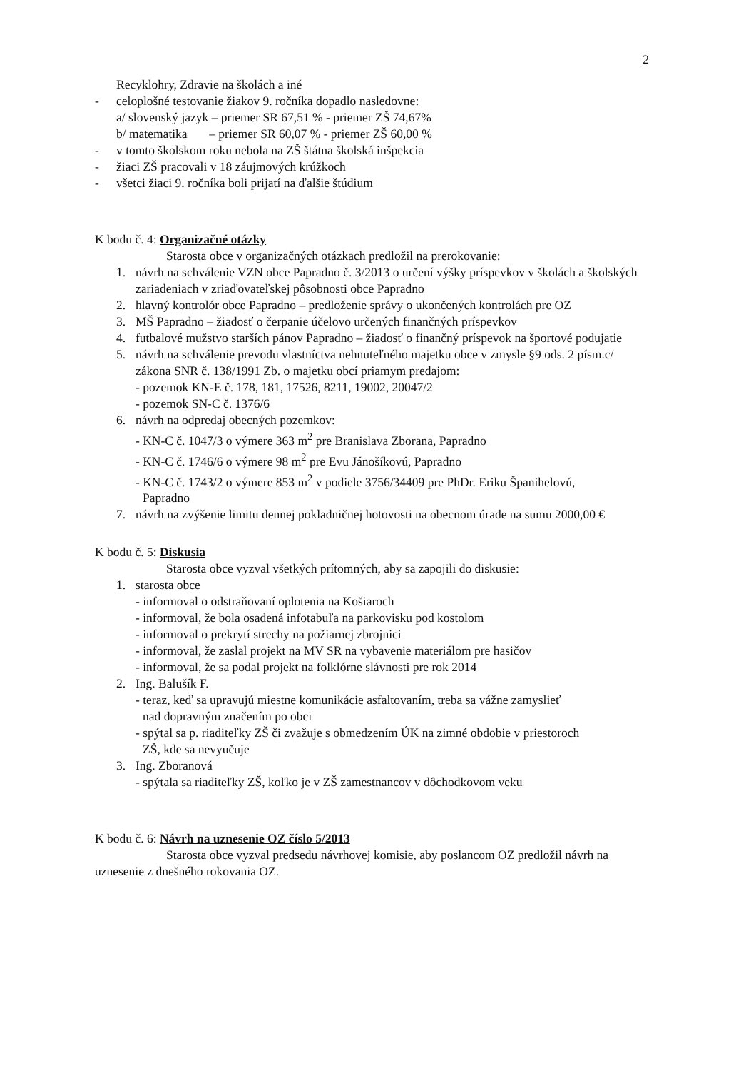2
Recyklohry, Zdravie na školách a iné
- celoplošné testovanie žiakov 9. ročníka dopadlo nasledovne:
a/ slovenský jazyk – priemer SR 67,51 % - priemer ZŠ 74,67%
b/ matematika – priemer SR 60,07 % - priemer ZŠ 60,00 %
- v tomto školskom roku nebola na ZŠ štátna školská inšpekcia
- žiaci ZŠ pracovali v 18 záujmových krúžkoch
- všetci žiaci 9. ročníka boli prijatí na ďalšie štúdium
K bodu č. 4: Organizačné otázky
Starosta obce v organizačných otázkach predložil na prerokovanie:
1. návrh na schválenie VZN obce Papradno č. 3/2013 o určení výšky príspevkov v školách a školských zariadeniach v zriaďovateľskej pôsobnosti obce Papradno
2. hlavný kontrolór obce Papradno – predloženie správy o ukončených kontrolách pre OZ
3. MŠ Papradno – žiadosť o čerpanie účelovo určených finančných príspevkov
4. futbalové mužstvo starších pánov Papradno – žiadosť o finančný príspevok na športové podujatie
5. návrh na schválenie prevodu vlastníctva nehnuteľného majetku obce v zmysle §9 ods. 2 písm.c/ zákona SNR č. 138/1991 Zb. o majetku obcí priamym predajom:
- pozemok KN-E č. 178, 181, 17526, 8211, 19002, 20047/2
- pozemok SN-C č. 1376/6
6. návrh na odpredaj obecných pozemkov:
- KN-C č. 1047/3 o výmere 363 m<sup>2</sup> pre Branislava Zborana, Papradno
- KN-C č. 1746/6 o výmere 98 m<sup>2</sup> pre Evu Jánošíkovú, Papradno
- KN-C č. 1743/2 o výmere 853 m<sup>2</sup> v podiele 3756/34409 pre PhDr. Eriku Španihelovú,
Papradno
7. návrh na zvýšenie limitu dennej pokladničnej hotovosti na obecnom úrade na sumu 2000,00 €
K bodu č. 5: Diskusia
Starosta obce vyzval všetkých prítomných, aby sa zapojili do diskusie:
1. starosta obce
- informoval o odstraňovaní oplotenia na Košiaroch
- informoval, že bola osadená infotabuľa na parkovisku pod kostolom
- informoval o prekrytí strechy na požiarnej zbrojnici
- informoval, že zaslal projekt na MV SR na vybavenie materiálom pre hasičov
- informoval, že sa podal projekt na folklórne slávnosti pre rok 2014
2. Ing. Balušík F.
- teraz, keď sa upravujú miestne komunikácie asfaltovaním, treba sa vážne zamyslieť
nad dopravným značením po obci
- spýtal sa p. riaditeľky ZŠ či zvažuje s obmedzením ÚK na zimné obdobie v priestoroch
ZŠ, kde sa nevyučuje
3. Ing. Zboranová
- spýtala sa riaditeľky ZŠ, koľko je v ZŠ zamestnancov v dôchodkovom veku
K bodu č. 6: Návrh na uznesenie OZ číslo 5/2013
Starosta obce vyzval predsedu návrhovej komisie, aby poslancom OZ predložil návrh na uznesenie z dnešného rokovania OZ.